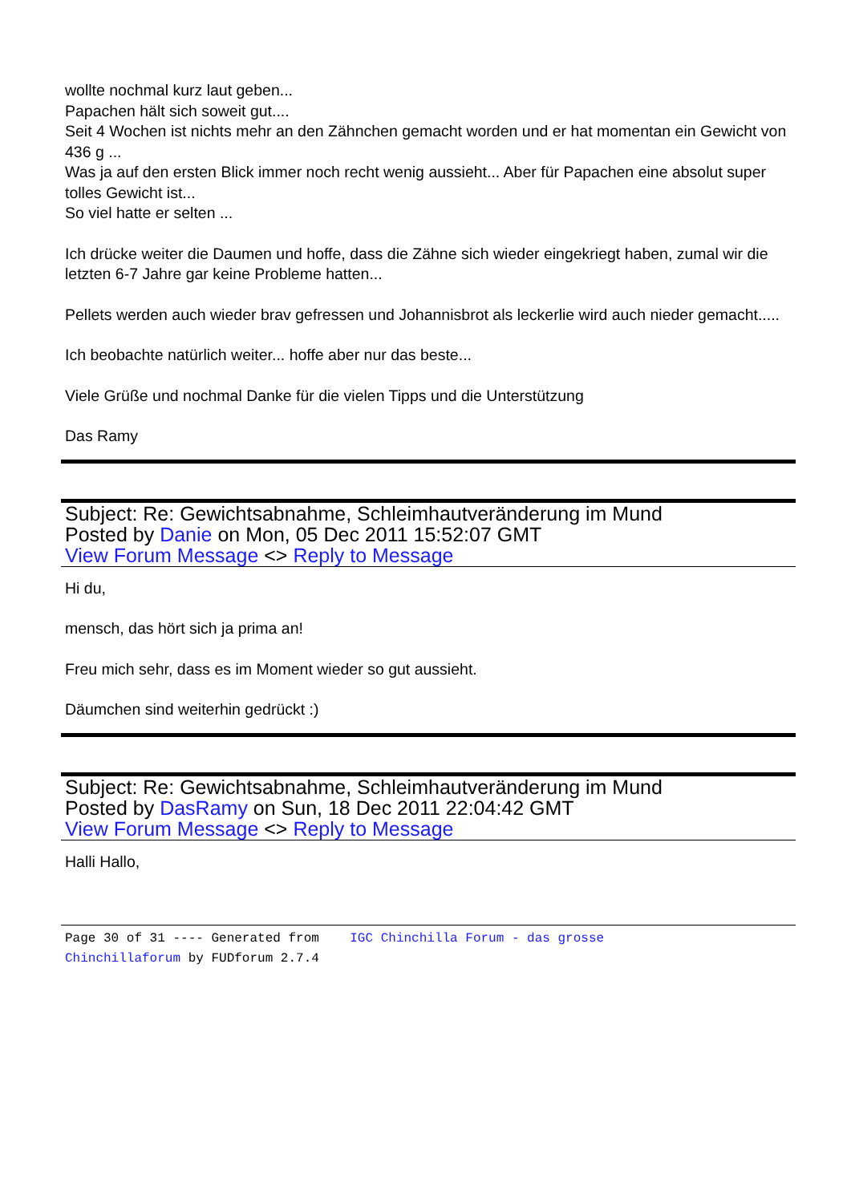wollte nochmal kurz laut geben...
Papachen hält sich soweit gut....
Seit 4 Wochen ist nichts mehr an den Zähnchen gemacht worden und er hat momentan ein Gewicht von 436 g ...
Was ja auf den ersten Blick immer noch recht wenig aussieht... Aber für Papachen eine absolut super tolles Gewicht ist...
So viel hatte er selten ...
Ich drücke weiter die Daumen und hoffe, dass die Zähne sich wieder eingekriegt haben, zumal wir die letzten 6-7 Jahre gar keine Probleme hatten...
Pellets werden auch wieder brav gefressen und Johannisbrot als leckerlie wird auch nieder gemacht.....
Ich beobachte natürlich weiter... hoffe aber nur das beste...
Viele Grüße und nochmal Danke für die vielen Tipps und die Unterstützung
Das Ramy
Subject: Re: Gewichtsabnahme, Schleimhautveränderung im Mund
Posted by Danie on Mon, 05 Dec 2011 15:52:07 GMT
View Forum Message <> Reply to Message
Hi du,
mensch, das hört sich ja prima an!
Freu mich sehr, dass es im Moment wieder so gut aussieht.
Däumchen sind weiterhin gedrückt :)
Subject: Re: Gewichtsabnahme, Schleimhautveränderung im Mund
Posted by DasRamy on Sun, 18 Dec 2011 22:04:42 GMT
View Forum Message <> Reply to Message
Halli Hallo,
Page 30 of 31 ---- Generated from IGC Chinchilla Forum - das grosse
Chinchillaforum by FUDforum 2.7.4